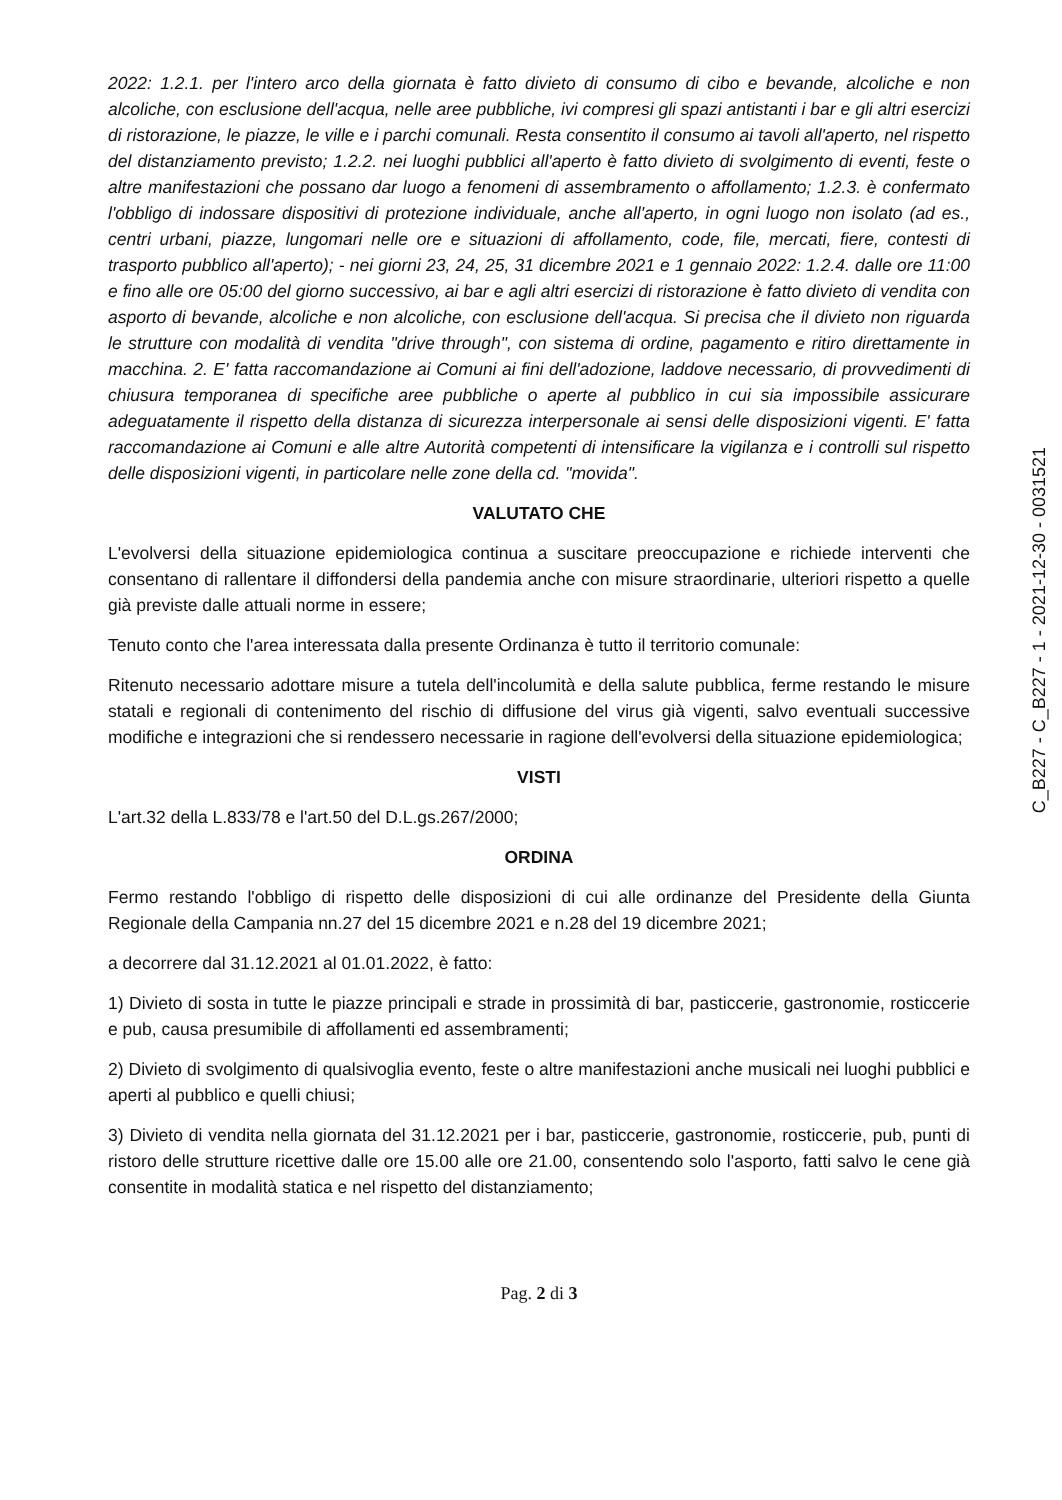2022: 1.2.1. per l'intero arco della giornata è fatto divieto di consumo di cibo e bevande, alcoliche e non alcoliche, con esclusione dell'acqua, nelle aree pubbliche, ivi compresi gli spazi antistanti i bar e gli altri esercizi di ristorazione, le piazze, le ville e i parchi comunali. Resta consentito il consumo ai tavoli all'aperto, nel rispetto del distanziamento previsto; 1.2.2. nei luoghi pubblici all'aperto è fatto divieto di svolgimento di eventi, feste o altre manifestazioni che possano dar luogo a fenomeni di assembramento o affollamento; 1.2.3. è confermato l'obbligo di indossare dispositivi di protezione individuale, anche all'aperto, in ogni luogo non isolato (ad es., centri urbani, piazze, lungomari nelle ore e situazioni di affollamento, code, file, mercati, fiere, contesti di trasporto pubblico all'aperto); - nei giorni 23, 24, 25, 31 dicembre 2021 e 1 gennaio 2022: 1.2.4. dalle ore 11:00 e fino alle ore 05:00 del giorno successivo, ai bar e agli altri esercizi di ristorazione è fatto divieto di vendita con asporto di bevande, alcoliche e non alcoliche, con esclusione dell'acqua. Si precisa che il divieto non riguarda le strutture con modalità di vendita "drive through", con sistema di ordine, pagamento e ritiro direttamente in macchina. 2. E' fatta raccomandazione ai Comuni ai fini dell'adozione, laddove necessario, di provvedimenti di chiusura temporanea di specifiche aree pubbliche o aperte al pubblico in cui sia impossibile assicurare adeguatamente il rispetto della distanza di sicurezza interpersonale ai sensi delle disposizioni vigenti. E' fatta raccomandazione ai Comuni e alle altre Autorità competenti di intensificare la vigilanza e i controlli sul rispetto delle disposizioni vigenti, in particolare nelle zone della cd. "movida".
VALUTATO CHE
L'evolversi della situazione epidemiologica continua a suscitare preoccupazione e richiede interventi che consentano di rallentare il diffondersi della pandemia anche con misure straordinarie, ulteriori rispetto a quelle già previste dalle attuali norme in essere;
Tenuto conto che l'area interessata dalla presente Ordinanza è tutto il territorio comunale:
Ritenuto necessario adottare misure a tutela dell'incolumità e della salute pubblica, ferme restando le misure statali e regionali di contenimento del rischio di diffusione del virus già vigenti, salvo eventuali successive modifiche e integrazioni che si rendessero necessarie in ragione dell'evolversi della situazione epidemiologica;
VISTI
L'art.32 della L.833/78 e l'art.50 del D.L.gs.267/2000;
ORDINA
Fermo restando l'obbligo di rispetto delle disposizioni di cui alle ordinanze del Presidente della Giunta Regionale della Campania nn.27 del 15 dicembre 2021 e n.28 del 19 dicembre 2021;
a decorrere dal 31.12.2021 al 01.01.2022, è fatto:
1) Divieto di sosta in tutte le piazze principali e strade in prossimità di bar, pasticcerie, gastronomie, rosticcerie e pub, causa presumibile di affollamenti ed assembramenti;
2) Divieto di svolgimento di qualsivoglia evento, feste o altre manifestazioni anche musicali nei luoghi pubblici e aperti al pubblico e quelli chiusi;
3) Divieto di vendita nella giornata del 31.12.2021 per i bar, pasticcerie, gastronomie, rosticcerie, pub, punti di ristoro delle strutture ricettive dalle ore 15.00 alle ore 21.00, consentendo solo l'asporto, fatti salvo le cene già consentite in modalità statica e nel rispetto del distanziamento;
Pag. 2 di 3
C_B227 - C_B227 - 1 - 2021-12-30 - 0031521